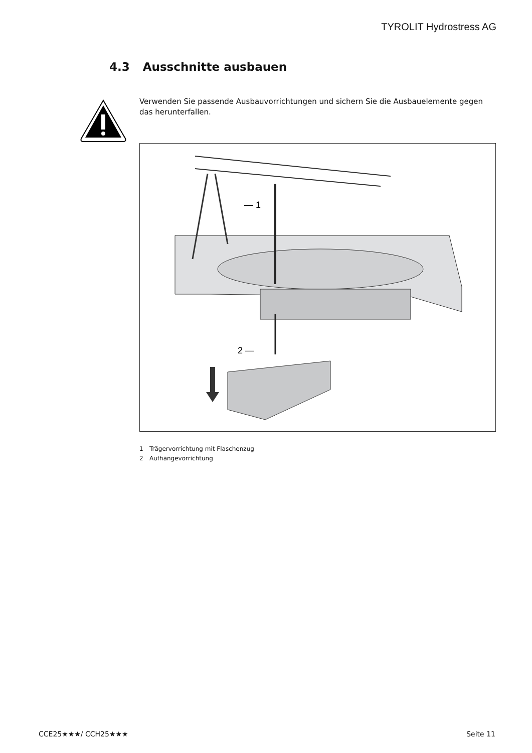TYROLIT Hydrostress AG
4.3 Ausschnitte ausbauen
Verwenden Sie passende Ausbauvorrichtungen und sichern Sie die Ausbauelemente gegen das herunterfallen.
— 1
2 —
1 Trägervorrichtung mit Flaschenzug
2 Aufhängevorrichtung
CCE25★★★/ CCH25★★★ Seite 11